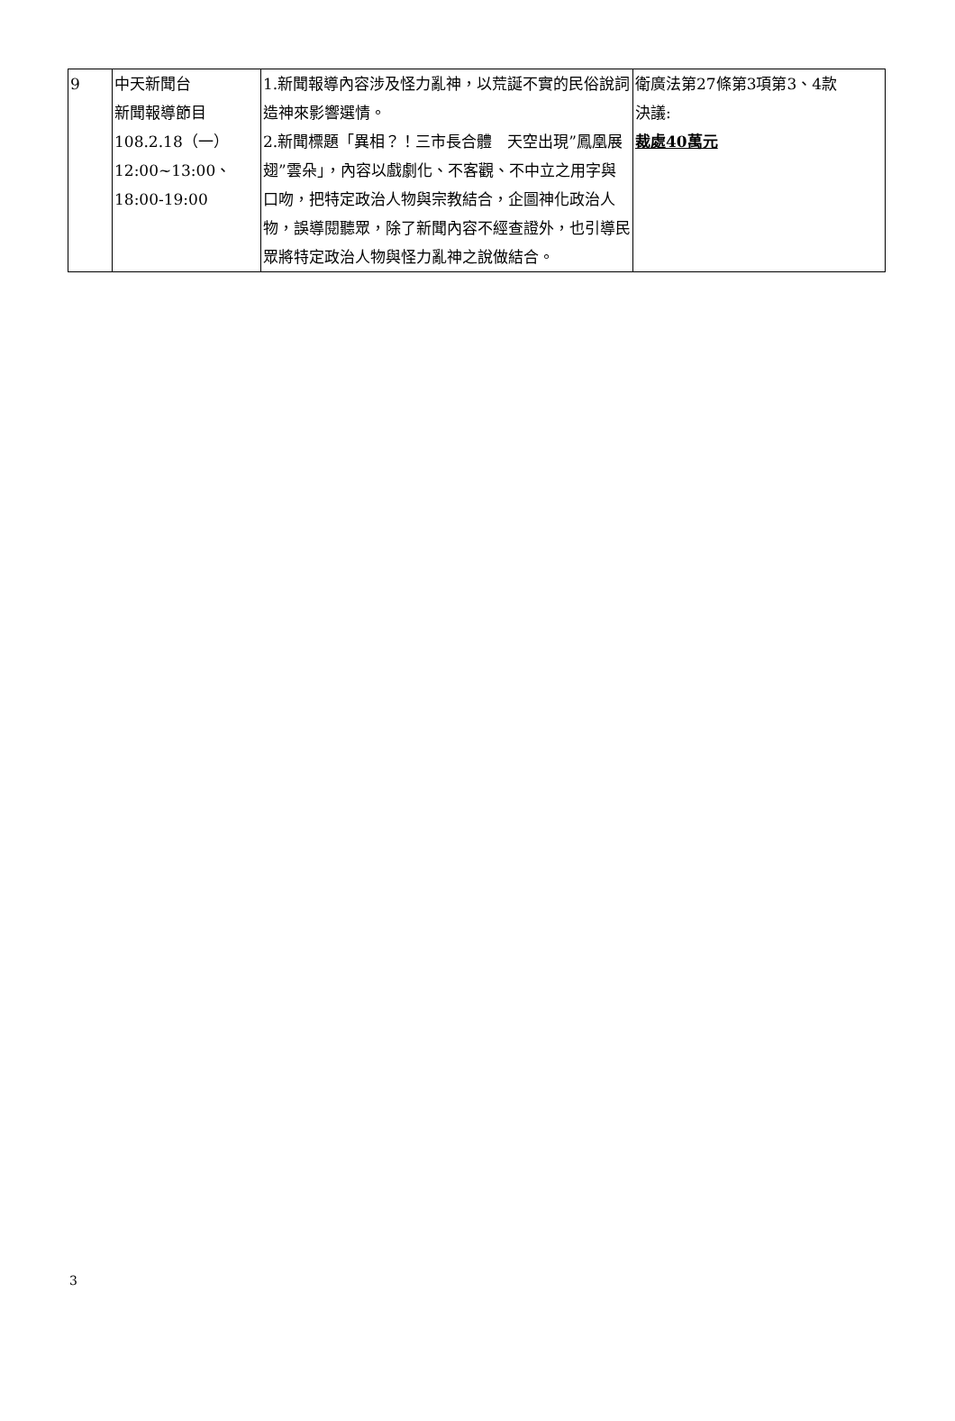| 9 | 中天新聞台 新聞報導節目 108.2.18（一） 12:00~13:00、18:00-19:00 | 1.新聞報導內容涉及怪力亂神，以荒誕不實的民俗說詞造神來影響選情。 2.新聞標題「異相？！三市長合體 天空出現”鳳凰展翅”雲朵」，內容以戲劇化、不客觀、不中立之用字與口吻，把特定政治人物與宗教結合，企圖神化政治人物，誤導閱聽眾，除了新聞內容不經查證外，也引導民眾將特定政治人物與怪力亂神之說做結合。 | 衛廣法第27條第3項第3、4款 決議: 裁處40萬元 |
3